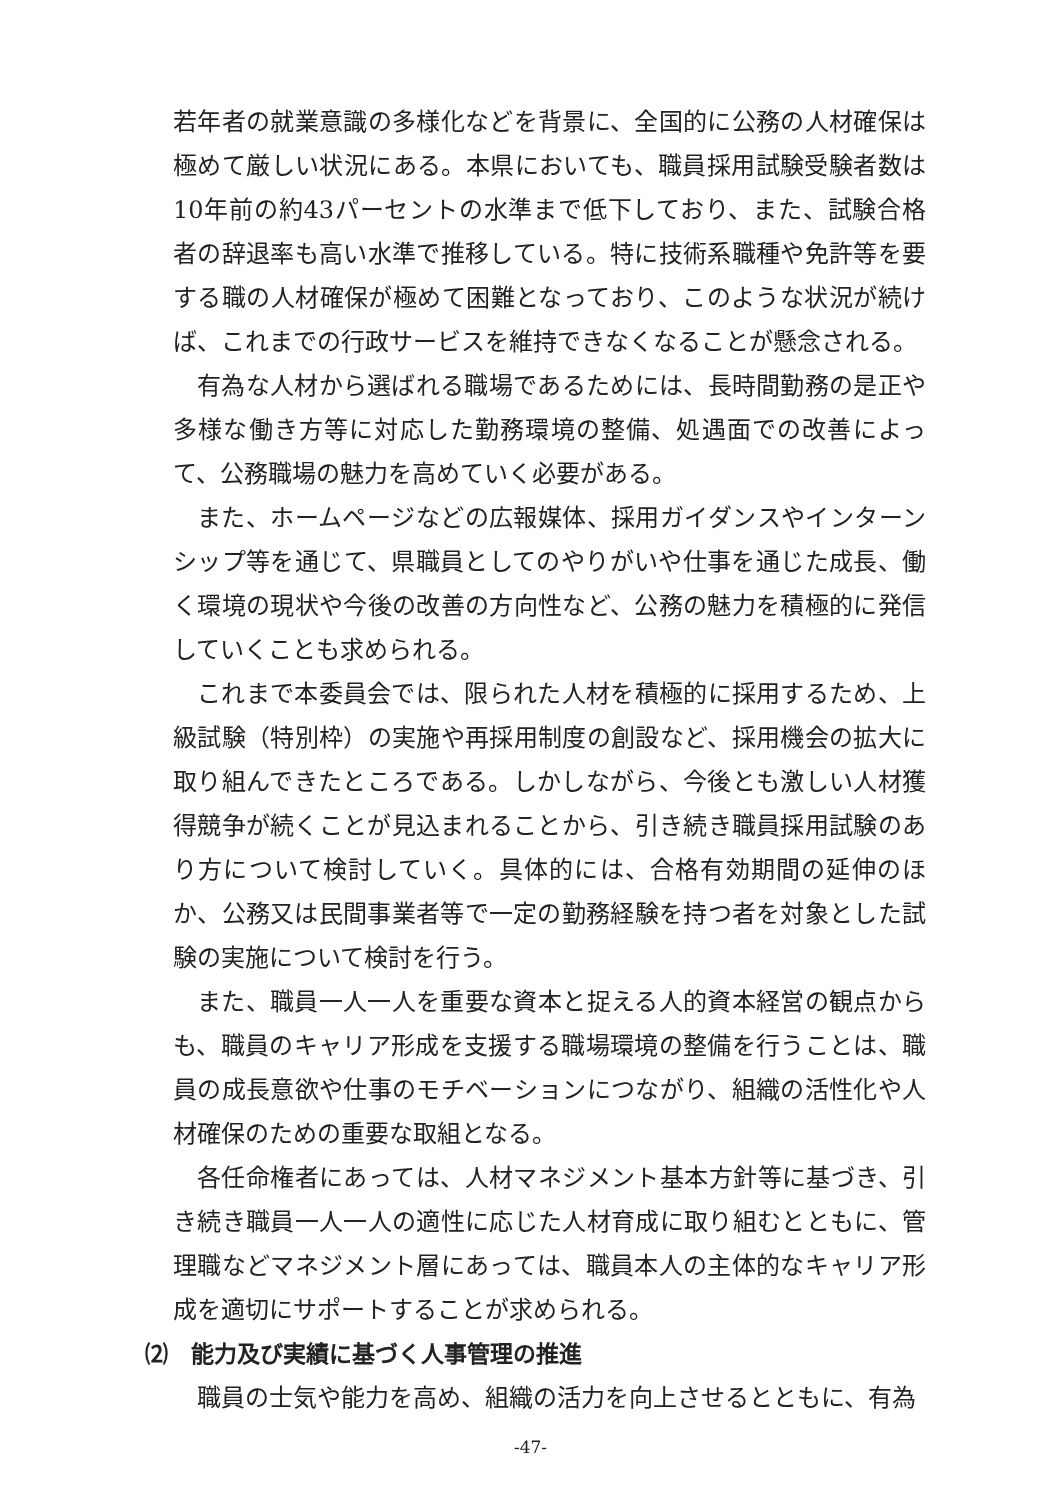若年者の就業意識の多様化などを背景に、全国的に公務の人材確保は極めて厳しい状況にある。本県においても、職員採用試験受験者数は10年前の約43パーセントの水準まで低下しており、また、試験合格者の辞退率も高い水準で推移している。特に技術系職種や免許等を要する職の人材確保が極めて困難となっており、このような状況が続けば、これまでの行政サービスを維持できなくなることが懸念される。
有為な人材から選ばれる職場であるためには、長時間勤務の是正や多様な働き方等に対応した勤務環境の整備、処遇面での改善によって、公務職場の魅力を高めていく必要がある。
また、ホームページなどの広報媒体、採用ガイダンスやインターンシップ等を通じて、県職員としてのやりがいや仕事を通じた成長、働く環境の現状や今後の改善の方向性など、公務の魅力を積極的に発信していくことも求められる。
これまで本委員会では、限られた人材を積極的に採用するため、上級試験（特別枠）の実施や再採用制度の創設など、採用機会の拡大に取り組んできたところである。しかしながら、今後とも激しい人材獲得競争が続くことが見込まれることから、引き続き職員採用試験のあり方について検討していく。具体的には、合格有効期間の延伸のほか、公務又は民間事業者等で一定の勤務経験を持つ者を対象とした試験の実施について検討を行う。
また、職員一人一人を重要な資本と捉える人的資本経営の観点からも、職員のキャリア形成を支援する職場環境の整備を行うことは、職員の成長意欲や仕事のモチベーションにつながり、組織の活性化や人材確保のための重要な取組となる。
各任命権者にあっては、人材マネジメント基本方針等に基づき、引き続き職員一人一人の適性に応じた人材育成に取り組むとともに、管理職などマネジメント層にあっては、職員本人の主体的なキャリア形成を適切にサポートすることが求められる。
⑵　能力及び実績に基づく人事管理の推進
職員の士気や能力を高め、組織の活力を向上させるとともに、有為
-47-